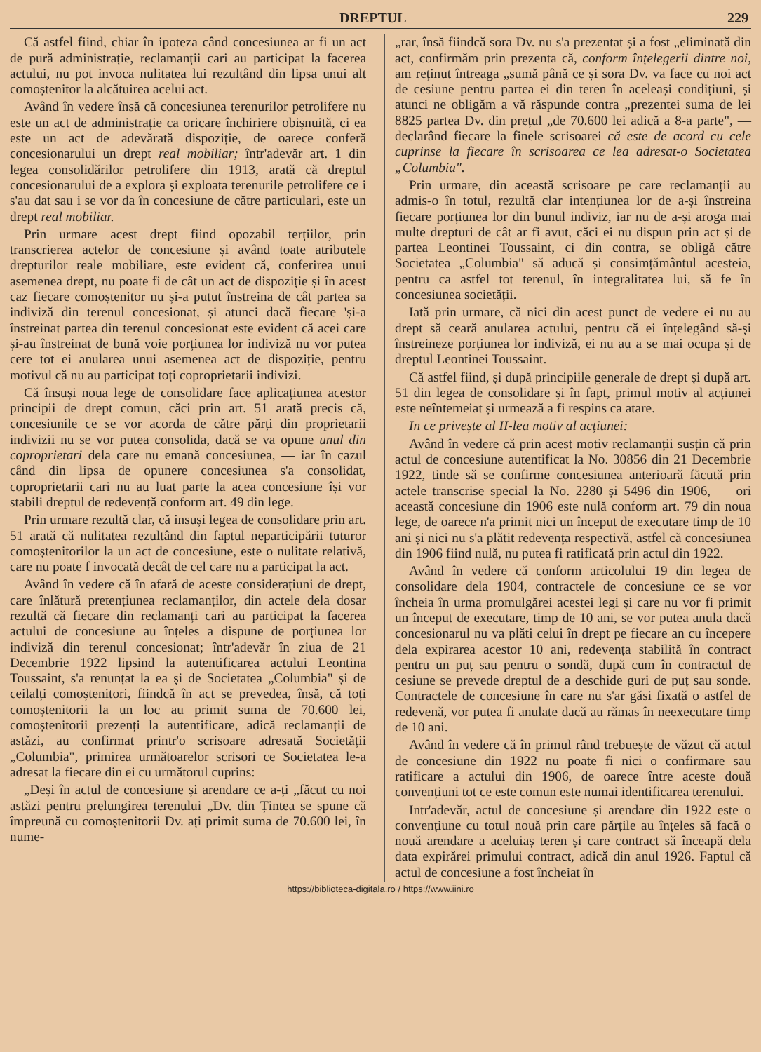DREPTUL 229
Că astfel fiind, chiar în ipoteza când concesiunea ar fi un act de pură administrație, reclamanții cari au participat la facerea actului, nu pot invoca nulitatea lui rezultând din lipsa unui alt comoștenitor la alcătuirea acelui act.
Având în vedere însă că concesiunea terenurilor petrolifere nu este un act de administrație ca oricare închiriere obișnuită, ci ea este un act de adevărată dispoziție, de oarece conferă concesionarului un drept real mobiliar; într'adevăr art. 1 din legea consolidărilor petrolifere din 1913, arată că dreptul concesionarului de a explora și exploata terenurile petrolifere ce i s'au dat sau i se vor da în concesiune de către particulari, este un drept real mobiliar.
Prin urmare acest drept fiind opozabil terțiilor, prin transcrierea actelor de concesiune și având toate atributele drepturilor reale mobiliare, este evident că, conferirea unui asemenea drept, nu poate fi de cât un act de dispoziție și în acest caz fiecare comoștenitor nu și-a putut înstreina de cât partea sa indiviză din terenul concesionat, și atunci dacă fiecare 'și-a înstreinat partea din terenul concesionat este evident că acei care și-au înstreinat de bună voie porțiunea lor indiviză nu vor putea cere tot ei anularea unui asemenea act de dispoziție, pentru motivul că nu au participat toți coproprietarii indivizi.
Că însuși noua lege de consolidare face aplicațiunea acestor principii de drept comun, căci prin art. 51 arată precis că, concesiunile ce se vor acorda de către părți din proprietarii indivizii nu se vor putea consolida, dacă se va opune unul din coproprietari dela care nu emană concesiunea, — iar în cazul când din lipsa de opunere concesiunea s'a consolidat, coproprietarii cari nu au luat parte la acea concesiune își vor stabili dreptul de redevență conform art. 49 din lege.
Prin urmare rezultă clar, că insuși legea de consolidare prin art. 51 arată că nulitatea rezultând din faptul neparticipării tuturor comoștenitorilor la un act de concesiune, este o nulitate relativă, care nu poate f invocată decât de cel care nu a participat la act.
Având în vedere că în afară de aceste considerațiuni de drept, care înlătură pretențiunea reclamanților, din actele dela dosar rezultă că fiecare din reclamanți cari au participat la facerea actului de concesiune au înțeles a dispune de porțiunea lor indiviză din terenul concesionat; într'adevăr în ziua de 21 Decembrie 1922 lipsind la autentificarea actului Leontina Toussaint, s'a renunțat la ea și de Societatea „Columbia" și de ceilalți comoștenitori, fiindcă în act se prevedea, însă, că toți comoștenitorii la un loc au primit suma de 70.600 lei, comoștenitorii prezenți la autentificare, adică reclamanții de astăzi, au confirmat printr'o scrisoare adresată Societății „Columbia", primirea următoarelor scrisori ce Societatea le-a adresat la fiecare din ei cu următorul cuprins:
„Deși în actul de concesiune și arendare ce a-ți „făcut cu noi astăzi pentru prelungirea terenului „Dv. din Țintea se spune că împreună cu comoștenitorii Dv. ați primit suma de 70.600 lei, în nume-
„rar, însă fiindcă sora Dv. nu s'a prezentat și a fost „eliminată din act, confirmăm prin prezenta că, conform înțelegerii dintre noi, am reținut întreaga „sumă până ce și sora Dv. va face cu noi act de cesiune pentru partea ei din teren în aceleași condițiuni, și atunci ne obligăm a vă răspunde contra „prezentei suma de lei 8825 partea Dv. din prețul „de 70.600 lei adică a 8-a parte", — declarând fiecare la finele scrisoarei că este de acord cu cele cuprinse la fiecare în scrisoarea ce lea adresat-o Societatea „Columbia".
Prin urmare, din această scrisoare pe care reclamanții au admis-o în totul, rezultă clar intențiunea lor de a-și înstreina fiecare porțiunea lor din bunul indiviz, iar nu de a-și aroga mai multe drepturi de cât ar fi avut, căci ei nu dispun prin act și de partea Leontinei Toussaint, ci din contra, se obligă către Societatea „Columbia" să aducă și consimțământul acesteia, pentru ca astfel tot terenul, în integralitatea lui, să fe în concesiunea societății.
Iată prin urmare, că nici din acest punct de vedere ei nu au drept să ceară anularea actului, pentru că ei înțelegând să-și înstreineze porțiunea lor indiviză, ei nu au a se mai ocupa și de dreptul Leontinei Toussaint.
Că astfel fiind, și după principiile generale de drept și după art. 51 din legea de consolidare și în fapt, primul motiv al acțiunei este neîntemeiat și urmează a fi respins ca atare.
In ce privește al II-lea motiv al acțiunei:
Având în vedere că prin acest motiv reclamanții susțin că prin actul de concesiune autentificat la No. 30856 din 21 Decembrie 1922, tinde să se confirme concesiunea anterioară făcută prin actele transcrise special la No. 2280 și 5496 din 1906, — ori această concesiune din 1906 este nulă conform art. 79 din noua lege, de oarece n'a primit nici un început de executare timp de 10 ani și nici nu s'a plătit redevența respectivă, astfel că concesiunea din 1906 fiind nulă, nu putea fi ratificată prin actul din 1922.
Având în vedere că conform articolului 19 din legea de consolidare dela 1904, contractele de concesiune ce se vor încheia în urma promulgărei acestei legi și care nu vor fi primit un început de executare, timp de 10 ani, se vor putea anula dacă concesionarul nu va plăti celui în drept pe fiecare an cu începere dela expirarea acestor 10 ani, redevența stabilită în contract pentru un puț sau pentru o sondă, după cum în contractul de cesiune se prevede dreptul de a deschide guri de puț sau sonde. Contractele de concesiune în care nu s'ar găsi fixată o astfel de redevenă, vor putea fi anulate dacă au rămas în neexecutare timp de 10 ani.
Având în vedere că în primul rând trebuește de văzut că actul de concesiune din 1922 nu poate fi nici o confirmare sau ratificare a actului din 1906, de oarece între aceste două convențiuni tot ce este comun este numai identificarea terenului.
Intr'adevăr, actul de concesiune și arendare din 1922 este o convențiune cu totul nouă prin care părțile au înțeles să facă o nouă arendare a aceluiaș teren și care contract să înceapă dela data expirărei primului contract, adică din anul 1926. Faptul că actul de concesiune a fost încheiat în
https://biblioteca-digitala.ro / https://www.iini.ro